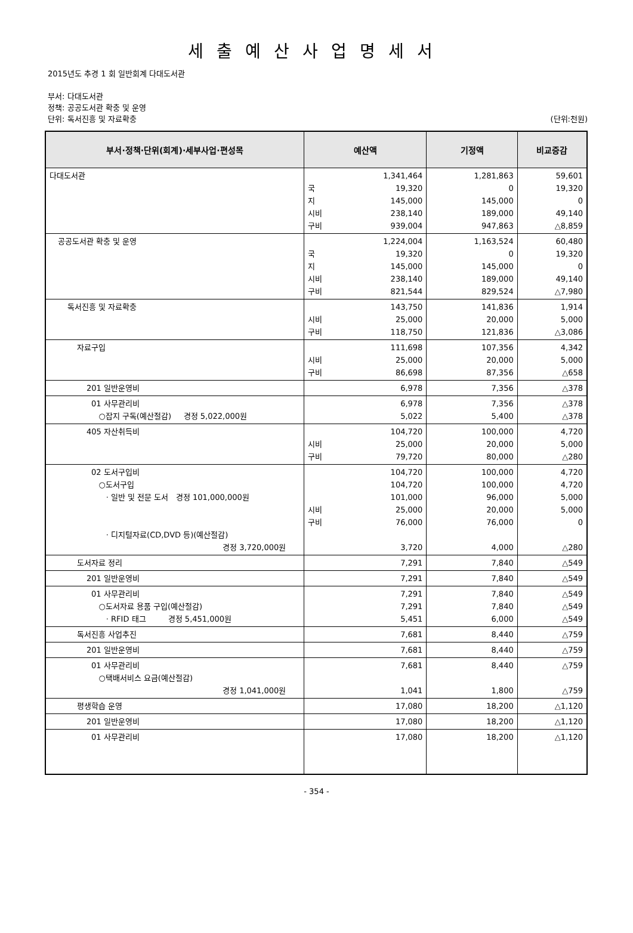세출예산사업명세서
2015년도 추경 1 회 일반회계 다대도서관
부서: 다대도서관
정책: 공공도서관 확충 및 운영
단위: 독서진흥 및 자료확충 (단위:천원)
| 부서·정책·단위(회계)·세부사업·편성목 | 예산액 | 기정액 | 비교증감 |
| --- | --- | --- | --- |
| 다대도서관 | 1,341,464 국 19,320 지 145,000 시비 238,140 구비 939,004 | 1,281,863 0 145,000 189,000 947,863 | 59,601 19,320 0 49,140 △8,859 |
| 공공도서관 확충 및 운영 | 1,224,004 국 19,320 지 145,000 시비 238,140 구비 821,544 | 1,163,524 0 145,000 189,000 829,524 | 60,480 19,320 0 49,140 △7,980 |
| 독서진흥 및 자료확충 | 143,750 시비 25,000 구비 118,750 | 141,836 20,000 121,836 | 1,914 5,000 △3,086 |
| 자료구입 | 111,698 시비 25,000 구비 86,698 | 107,356 20,000 87,356 | 4,342 5,000 △658 |
| 201 일반운영비 | 6,978 | 7,356 | △378 |
| 01 사무관리비 ○잡지 구독(예산절감) 경정 5,022,000원 | 6,978 5,022 | 7,356 5,400 | △378 △378 |
| 405 자산취득비 | 104,720 시비 25,000 구비 79,720 | 100,000 20,000 80,000 | 4,720 5,000 △280 |
| 02 도서구입비 ○도서구입 · 일반 및 전문 도서 경정 101,000,000원 · 디지털자료(CD,DVD 등)(예산절감) 경정 3,720,000원 | 104,720 104,720 101,000 시비 25,000 구비 76,000 3,720 | 100,000 100,000 96,000 20,000 76,000 4,000 | 4,720 4,720 5,000 5,000 0 △280 |
| 도서자료 정리 | 7,291 | 7,840 | △549 |
| 201 일반운영비 | 7,291 | 7,840 | △549 |
| 01 사무관리비 ○도서자료 용품 구입(예산절감) · RFID 태그 경정 5,451,000원 | 7,291 7,291 5,451 | 7,840 7,840 6,000 | △549 △549 △549 |
| 독서진흥 사업추진 | 7,681 | 8,440 | △759 |
| 201 일반운영비 | 7,681 | 8,440 | △759 |
| 01 사무관리비 ○택배서비스 요금(예산절감) 경정 1,041,000원 | 7,681 1,041 | 8,440 1,800 | △759 △759 |
| 평생학습 운영 | 17,080 | 18,200 | △1,120 |
| 201 일반운영비 | 17,080 | 18,200 | △1,120 |
| 01 사무관리비 | 17,080 | 18,200 | △1,120 |
- 354 -